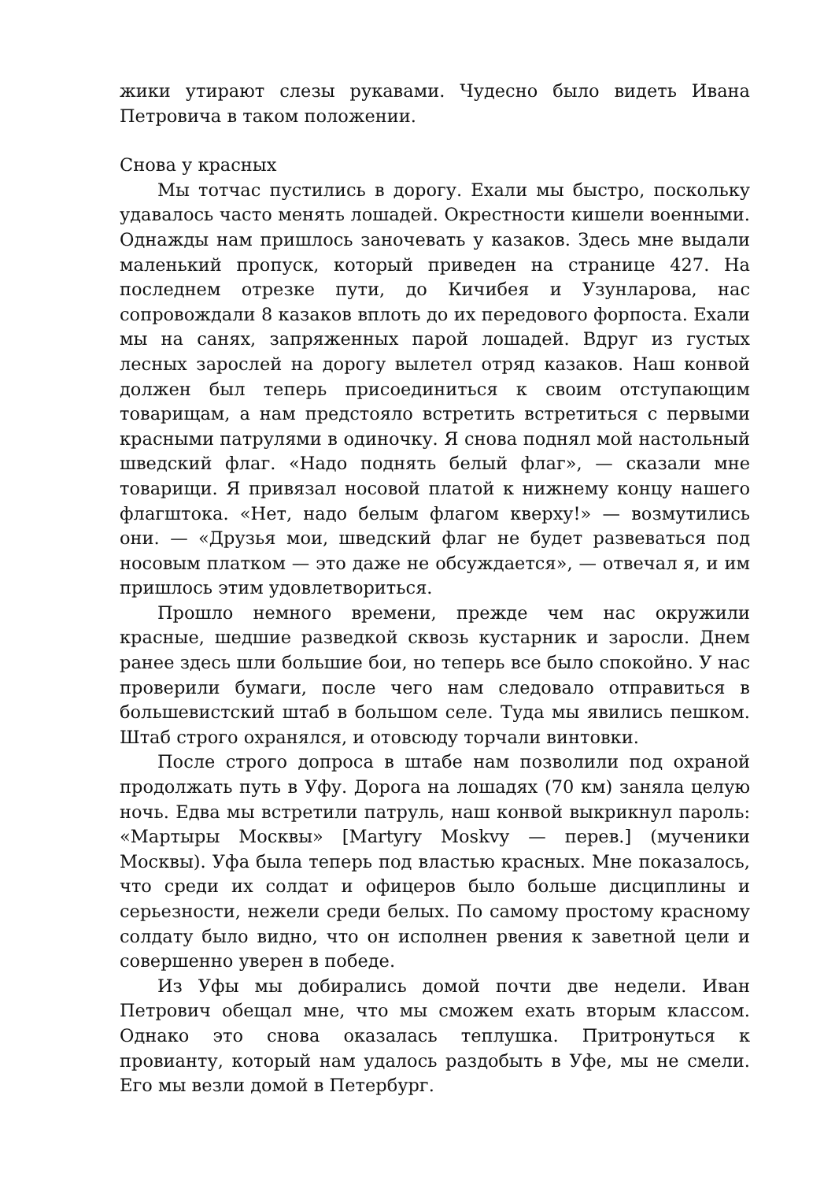жики утирают слезы рукавами. Чудесно было видеть Ивана Петровича в таком положении.
Снова у красных
Мы тотчас пустились в дорогу. Ехали мы быстро, поскольку удавалось часто менять лошадей. Окрестности кишели военными. Однажды нам пришлось заночевать у казаков. Здесь мне выдали маленький пропуск, который приведен на странице 427. На последнем отрезке пути, до Кичибея и Узунларова, нас сопровождали 8 казаков вплоть до их передового форпоста. Ехали мы на санях, запряженных парой лошадей. Вдруг из густых лесных зарослей на дорогу вылетел отряд казаков. Наш конвой должен был теперь присоединиться к своим отступающим товарищам, а нам предстояло встретить встретиться с первыми красными патрулями в одиночку. Я снова поднял мой настольный шведский флаг. «Надо поднять белый флаг», — сказали мне товарищи. Я привязал носовой платой к нижнему концу нашего флагштока. «Нет, надо белым флагом кверху!» — возмутились они. — «Друзья мои, шведский флаг не будет развеваться под носовым платком — это даже не обсуждается», — отвечал я, и им пришлось этим удовлетвориться.
Прошло немного времени, прежде чем нас окружили красные, шедшие разведкой сквозь кустарник и заросли. Днем ранее здесь шли большие бои, но теперь все было спокойно. У нас проверили бумаги, после чего нам следовало отправиться в большевистский штаб в большом селе. Туда мы явились пешком. Штаб строго охранялся, и отовсюду торчали винтовки.
После строго допроса в штабе нам позволили под охраной продолжать путь в Уфу. Дорога на лошадях (70 км) заняла целую ночь. Едва мы встретили патруль, наш конвой выкрикнул пароль: «Мартыры Москвы» [Martyry Moskvy — перев.] (мученики Москвы). Уфа была теперь под властью красных. Мне показалось, что среди их солдат и офицеров было больше дисциплины и серьезности, нежели среди белых. По самому простому красному солдату было видно, что он исполнен рвения к заветной цели и совершенно уверен в победе.
Из Уфы мы добирались домой почти две недели. Иван Петрович обещал мне, что мы сможем ехать вторым классом. Однако это снова оказалась теплушка. Притронуться к провианту, который нам удалось раздобыть в Уфе, мы не смели. Его мы везли домой в Петербург.